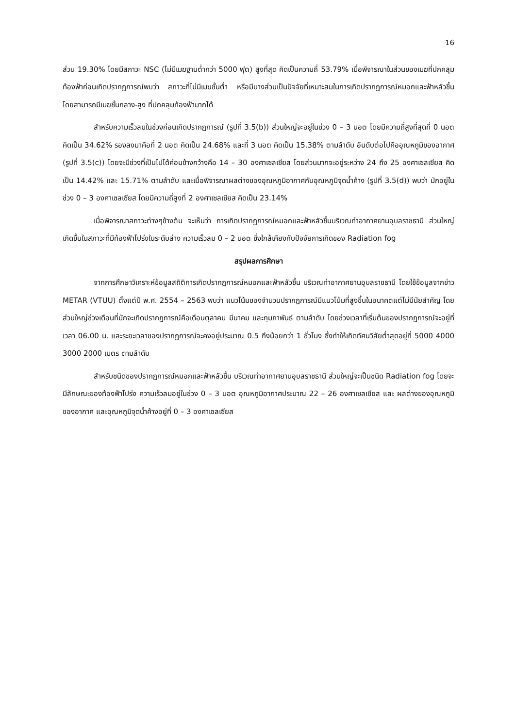16
ส่วน 19.30% โดยมีสภาวะ NSC (ไม่มีเมฆฐานต่ำกว่า 5000 ฟุต) สูงที่สุด คิดเป็นความถี่ 53.79% เมื่อพิจารณาในส่วนของเมฆที่ปกคลุมท้องฟ้าก่อนเกิดปรากฏการณ์พบว่า สภาวะที่ไม่มีเมฆชั้นต่ำ หรือมีบางส่วนเป็นปัจจัยที่เหมาะสมในการเกิดปรากฏการณ์หมอกและฟ้าหลัวชื้น โดยสามารถมีเมฆชั้นกลาง-สูง ที่ปกคลุมท้องฟ้ามากได้
สำหรับความเร็วลมในช่วงก่อนเกิดปรากฏการณ์ (รูปที่ 3.5(b)) ส่วนใหญ่จะอยู่ในช่วง 0 – 3 นอต โดยมีความถี่สูงที่สุดที่ 0 นอต คิดเป็น 34.62% รองลงมาคือที่ 2 นอต คิดเป็น 24.68% และที่ 3 นอต คิดเป็น 15.38% ตามลำดับ อันดับต่อไปคืออุณหภูมิของอากาศ (รูปที่ 3.5(c)) โดยจะมีช่วงที่เป็นไปได้ค่อนข้างกว้างคือ 14 – 30 องศาเซลเซียส โดยส่วนมากจะอยู่ระหว่าง 24 ถึง 25 องศาเซลเซียส คิดเป็น 14.42% และ 15.71% ตามลำดับ และเมื่อพิจารณาผลต่างของอุณหภูมิอากาศกับอุณหภูมิจุดน้ำค้าง (รูปที่ 3.5(d)) พบว่า มักอยู่ในช่วง 0 – 3 องศาเซลเซียส โดยมีความถี่สูงที่ 2 องศาเซลเซียส คิดเป็น 23.14%
เมื่อพิจารณาสภาวะต่างๆข้างต้น จะเห็นว่า การเกิดปรากฏการณ์หมอกและฟ้าหลัวชื้นบริเวณท่าอากาศยานอุบลราชธานี ส่วนใหญ่เกิดขึ้นในสภาวะที่มีท้องฟ้าโปร่งในระดับล่าง ความเร็วลม 0 – 2 นอต ซึ่งใกล้เคียงกับปัจจัยการเกิดของ Radiation fog
สรุปผลการศึกษา
จากการศึกษาวิเคราะห์ข้อมูลสถิติการเกิดปรากฏการณ์หมอกและฟ้าหลัวชื้น บริเวณท่าอากาศยานอุบลราชธานี โดยใช้ข้อมูลจากข่าว METAR (VTUU) ตั้งแต่ปี พ.ศ. 2554 – 2563 พบว่า แนวโน้มของจำนวนปรากฏการณ์มีแนวโน้มที่สูงขึ้นในอนาคตแต่ไม่มีนัยสำคัญ โดยส่วนใหญ่ช่วงเดือนที่มักจะเกิดปรากฏการณ์คือเดือนตุลาคม มีนาคม และกุมภาพันธ์ ตามลำดับ โดยช่วงเวลาที่เริ่มต้นของปรากฏการณ์จะอยู่ที่เวลา 06.00 น. และระยะเวลาของปรากฏการณ์จะคงอยู่ประมาณ 0.5 ถึงน้อยกว่า 1 ชั่วโมง ซึ่งทำให้เกิดทัศนวิสัยต่ำสุดอยู่ที่ 5000 4000 3000 2000 เมตร ตามลำดับ
สำหรับชนิดของปรากฏการณ์หมอกและฟ้าหลัวชื้น บริเวณท่าอากาศยานอุบลราชธานี ส่วนใหญ่จะเป็นชนิด Radiation fog โดยจะมีลักษณะของท้องฟ้าโปร่ง ความเร็วลมอยู่ในช่วง 0 – 3 นอต อุณหภูมิอากาศประมาณ 22 – 26 องศาเซลเซียส และ ผลต่างของอุณหภูมิของอากาศ และอุณหภูมิจุดน้ำค้างอยู่ที่ 0 – 3 องศาเซลเซียส